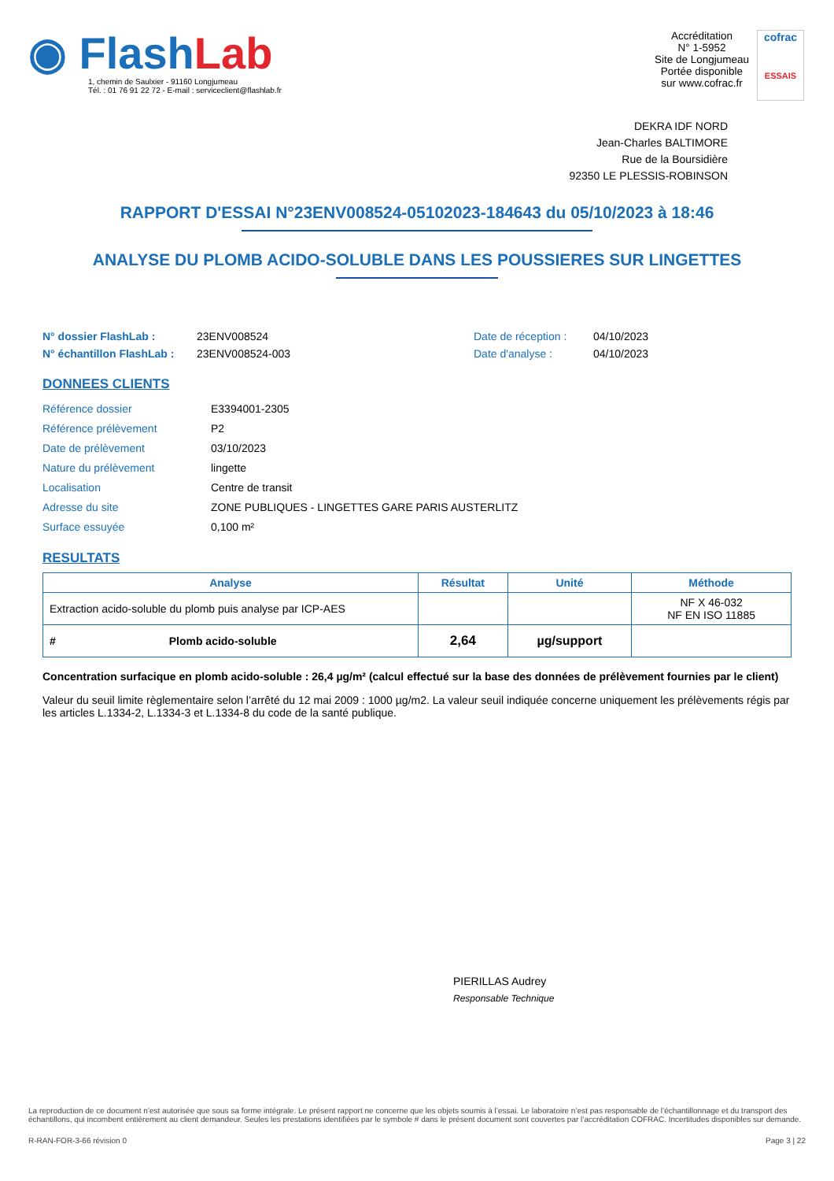◉ FlashLab
1, chemin de Saulxier - 91160 Longjumeau
Tél. : 01 76 91 22 72 - E-mail : serviceclient@flashlab.fr
Accréditation
N° 1-5952
Site de Longjumeau
Portée disponible
sur www.cofrac.fr
cofrac
ESSAIS
DEKRA IDF NORD
Jean-Charles BALTIMORE
Rue de la Boursidière
92350 LE PLESSIS-ROBINSON
RAPPORT D'ESSAI N°23ENV008524-05102023-184643 du 05/10/2023 à 18:46
ANALYSE DU PLOMB ACIDO-SOLUBLE DANS LES POUSSIERES SUR LINGETTES
N° dossier FlashLab :
N° échantillon FlashLab :
23ENV008524
23ENV008524-003
Date de réception :
Date d'analyse :
04/10/2023
04/10/2023
DONNEES CLIENTS
| Référence dossier | E3394001-2305 |
| Référence prélèvement | P2 |
| Date de prélèvement | 03/10/2023 |
| Nature du prélèvement | lingette |
| Localisation | Centre de transit |
| Adresse du site | ZONE PUBLIQUES - LINGETTES GARE PARIS AUSTERLITZ |
| Surface essuyée | 0,100 m² |
RESULTATS
| Analyse | Résultat | Unité | Méthode |
| --- | --- | --- | --- |
| Extraction acido-soluble du plomb puis analyse par ICP-AES | | | NF X 46-032 NF EN ISO 11885 |
| # Plomb acido-soluble | 2,64 | µg/support | |
Concentration surfacique en plomb acido-soluble : 26,4 µg/m² (calcul effectué sur la base des données de prélèvement fournies par le client)
Valeur du seuil limite règlementaire selon l’arrêté du 12 mai 2009 : 1000 µg/m2. La valeur seuil indiquée concerne uniquement les prélèvements régis par les articles L.1334-2, L.1334-3 et L.1334-8 du code de la santé publique.
PIERILLAS Audrey
Responsable Technique
La reproduction de ce document n’est autorisée que sous sa forme intégrale. Le présent rapport ne concerne que les objets soumis à l’essai. Le laboratoire n’est pas responsable de l’échantillonnage et du transport des échantillons, qui incombent entièrement au client demandeur. Seules les prestations identifiées par le symbole # dans le présent document sont couvertes par l’accréditation COFRAC. Incertitudes disponibles sur demande.
R-RAN-FOR-3-66 révision 0 Page 3 | 22